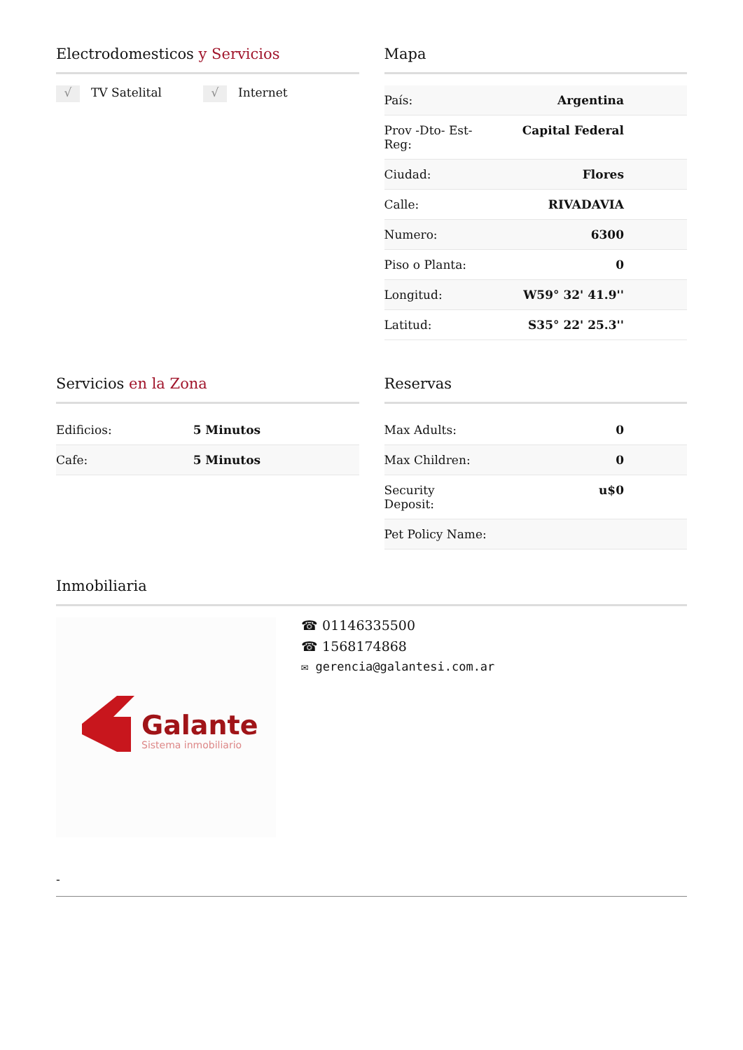Electrodomesticos y Servicios
√ TV Satelital
√ Internet
Mapa
| País: | Argentina |
| Prov -Dto- Est- Reg: | Capital Federal |
| Ciudad: | Flores |
| Calle: | RIVADAVIA |
| Numero: | 6300 |
| Piso o Planta: | 0 |
| Longitud: | W59° 32' 41.9'' |
| Latitud: | S35° 22' 25.3'' |
Servicios en la Zona
| Edificios: | 5 Minutos |
| Cafe: | 5 Minutos |
Reservas
| Max Adults: | 0 |
| Max Children: | 0 |
| Security Deposit: | u$0 |
| Pet Policy Name: | |
Inmobiliaria
Galante
Sistema inmobiliario
☎ 01146335500
☎ 1568174868
✉ gerencia@galantesi.com.ar
-